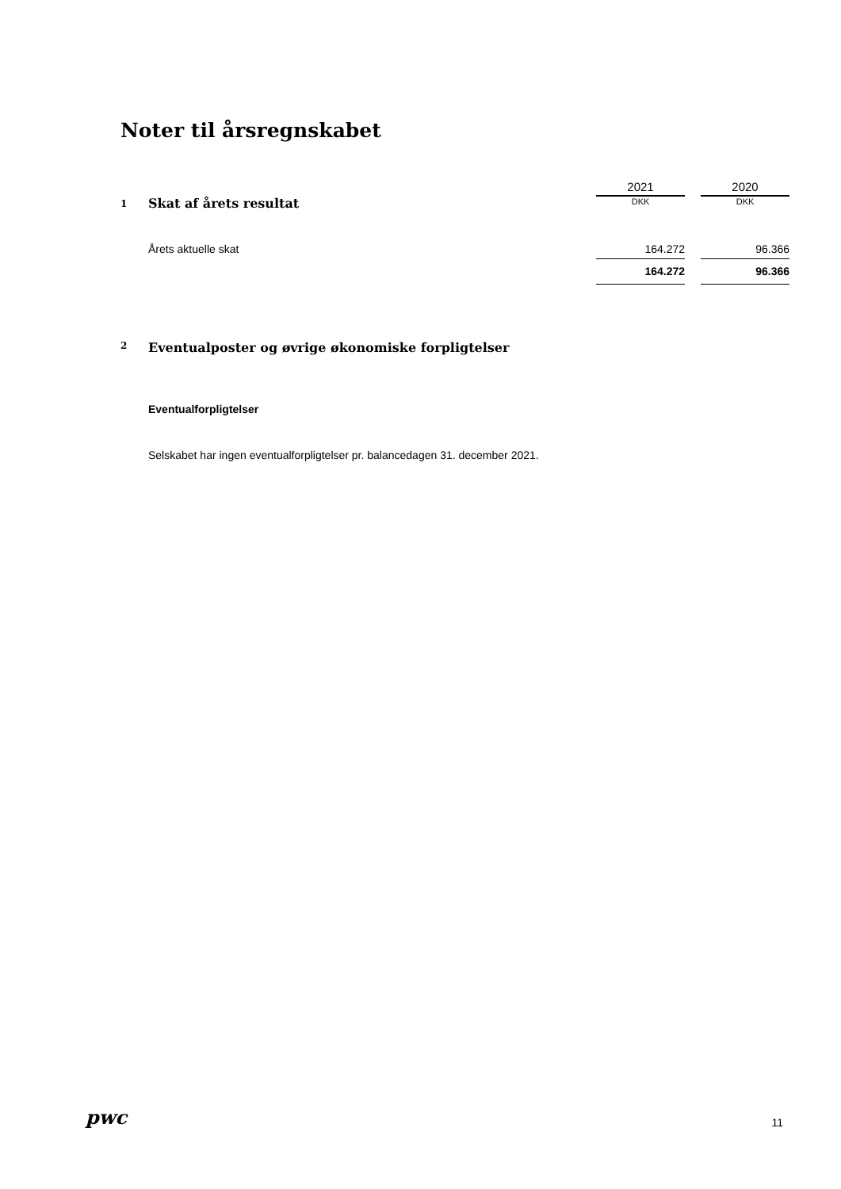Noter til årsregnskabet
| | | 2021 | | 2020 |
| 1 | Skat af årets resultat | DKK | | DKK |
| | Årets aktuelle skat | 164.272 | | 96.366 |
| | | 164.272 | | 96.366 |
2 Eventualposter og øvrige økonomiske forpligtelser
Eventualforpligtelser
Selskabet har ingen eventualforpligtelser pr. balancedagen 31. december 2021.
pwc 11